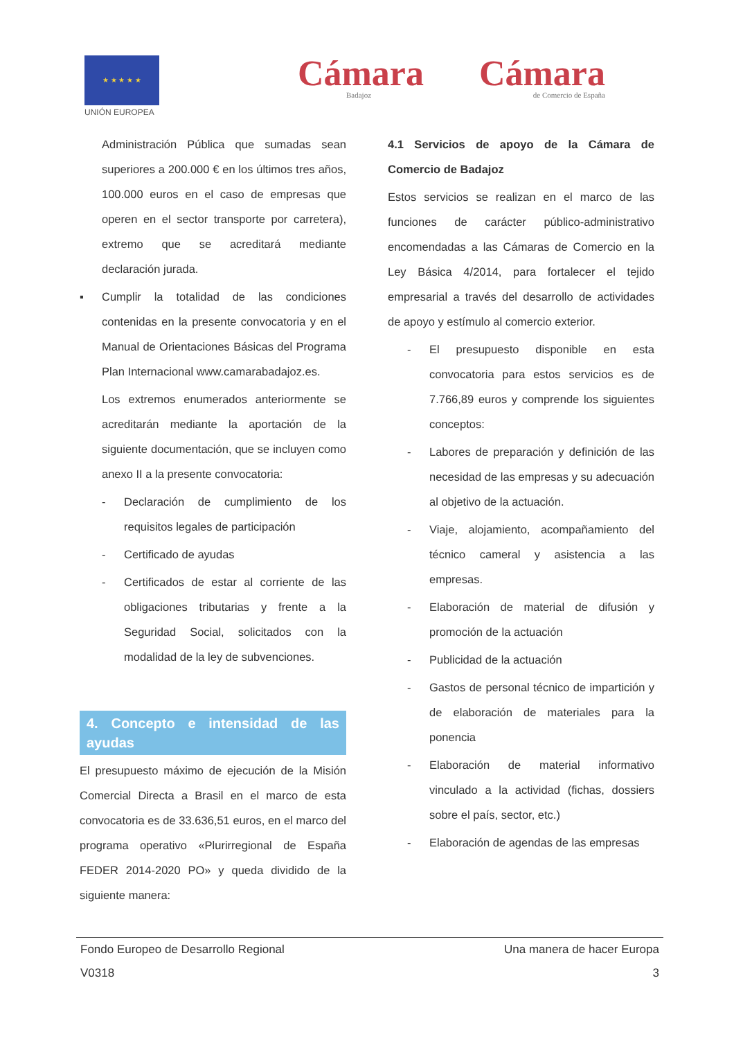★ ★ ★ ★ ★
UNIÓN EUROPEA
Cámara
Badajoz
Cámara
de Comercio de España
Administración Pública que sumadas sean superiores a 200.000 € en los últimos tres años, 100.000 euros en el caso de empresas que operen en el sector transporte por carretera), extremo que se acreditará mediante declaración jurada.
▪ Cumplir la totalidad de las condiciones contenidas en la presente convocatoria y en el Manual de Orientaciones Básicas del Programa Plan Internacional www.camarabadajoz.es.
Los extremos enumerados anteriormente se acreditarán mediante la aportación de la siguiente documentación, que se incluyen como anexo II a la presente convocatoria:
- Declaración de cumplimiento de los requisitos legales de participación
- Certificado de ayudas
- Certificados de estar al corriente de las obligaciones tributarias y frente a la Seguridad Social, solicitados con la modalidad de la ley de subvenciones.
4. Concepto e intensidad de las ayudas
El presupuesto máximo de ejecución de la Misión Comercial Directa a Brasil en el marco de esta convocatoria es de 33.636,51 euros, en el marco del programa operativo «Plurirregional de España FEDER 2014-2020 PO» y queda dividido de la siguiente manera:
4.1 Servicios de apoyo de la Cámara de Comercio de Badajoz
Estos servicios se realizan en el marco de las funciones de carácter público-administrativo encomendadas a las Cámaras de Comercio en la Ley Básica 4/2014, para fortalecer el tejido empresarial a través del desarrollo de actividades de apoyo y estímulo al comercio exterior.
- El presupuesto disponible en esta convocatoria para estos servicios es de 7.766,89 euros y comprende los siguientes conceptos:
- Labores de preparación y definición de las necesidad de las empresas y su adecuación al objetivo de la actuación.
- Viaje, alojamiento, acompañamiento del técnico cameral y asistencia a las empresas.
- Elaboración de material de difusión y promoción de la actuación
- Publicidad de la actuación
- Gastos de personal técnico de impartición y de elaboración de materiales para la ponencia
- Elaboración de material informativo vinculado a la actividad (fichas, dossiers sobre el país, sector, etc.)
- Elaboración de agendas de las empresas
Fondo Europeo de Desarrollo Regional Una manera de hacer Europa
V0318 3